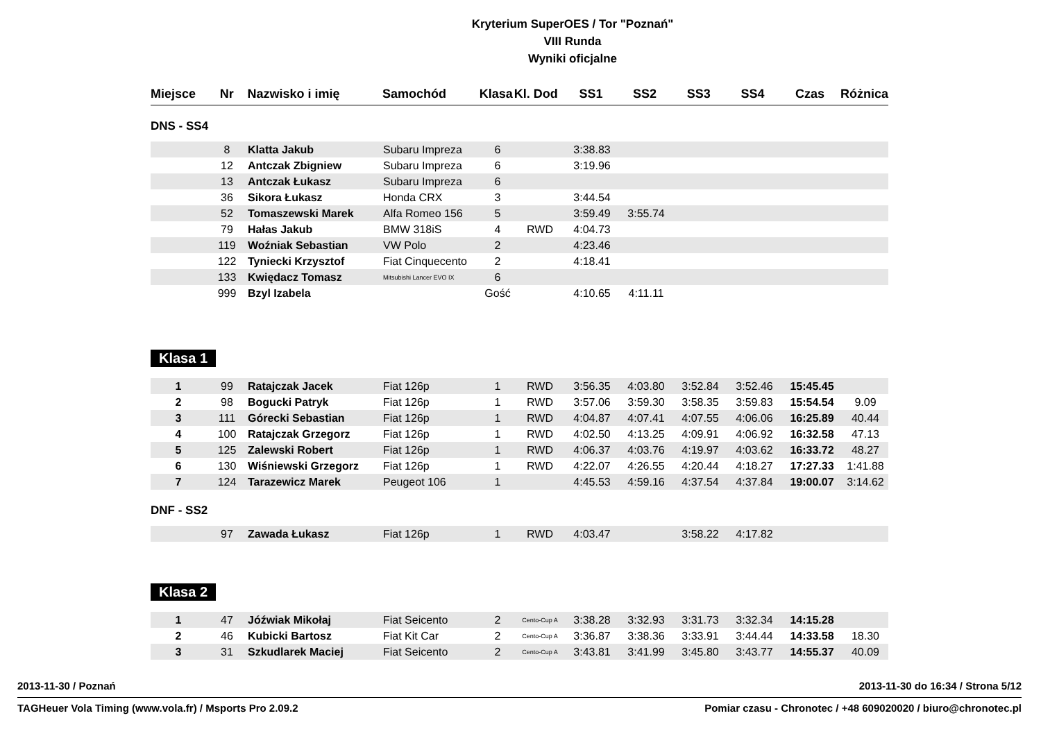Kryterium SuperOES / Tor "Poznań"
VIII Runda
Wyniki oficjalne
| Miejsce | Nr | Nazwisko i imię | Samochód | Klasa | Kl. Dod | SS1 | SS2 | SS3 | SS4 | Czas | Różnica |
| --- | --- | --- | --- | --- | --- | --- | --- | --- | --- | --- | --- |
DNS - SS4
| | 8 | Klatta Jakub | Subaru Impreza | 6 | | 3:38.83 | | | | | |
| | 12 | Antczak Zbigniew | Subaru Impreza | 6 | | 3:19.96 | | | | | |
| | 13 | Antczak Łukasz | Subaru Impreza | 6 | | | | | | | |
| | 36 | Sikora Łukasz | Honda CRX | 3 | | 3:44.54 | | | | | |
| | 52 | Tomaszewski Marek | Alfa Romeo 156 | 5 | | 3:59.49 | 3:55.74 | | | | |
| | 79 | Hałas Jakub | BMW 318iS | 4 | RWD | 4:04.73 | | | | | |
| | 119 | Woźniak Sebastian | VW Polo | 2 | | 4:23.46 | | | | | |
| | 122 | Tyniecki Krzysztof | Fiat Cinquecento | 2 | | 4:18.41 | | | | | |
| | 133 | Kwiędacz Tomasz | Mitsubishi Lancer EVO IX | 6 | | | | | | | |
| | 999 | Bzyl Izabela | | Gość | | 4:10.65 | 4:11.11 | | | | |
Klasa 1
| 1 | 99 | Ratajczak Jacek | Fiat 126p | 1 | RWD | 3:56.35 | 4:03.80 | 3:52.84 | 3:52.46 | 15:45.45 | |
| 2 | 98 | Bogucki Patryk | Fiat 126p | 1 | RWD | 3:57.06 | 3:59.30 | 3:58.35 | 3:59.83 | 15:54.54 | 9.09 |
| 3 | 111 | Górecki Sebastian | Fiat 126p | 1 | RWD | 4:04.87 | 4:07.41 | 4:07.55 | 4:06.06 | 16:25.89 | 40.44 |
| 4 | 100 | Ratajczak Grzegorz | Fiat 126p | 1 | RWD | 4:02.50 | 4:13.25 | 4:09.91 | 4:06.92 | 16:32.58 | 47.13 |
| 5 | 125 | Zalewski Robert | Fiat 126p | 1 | RWD | 4:06.37 | 4:03.76 | 4:19.97 | 4:03.62 | 16:33.72 | 48.27 |
| 6 | 130 | Wiśniewski Grzegorz | Fiat 126p | 1 | RWD | 4:22.07 | 4:26.55 | 4:20.44 | 4:18.27 | 17:27.33 | 1:41.88 |
| 7 | 124 | Tarazewicz Marek | Peugeot 106 | 1 | | 4:45.53 | 4:59.16 | 4:37.54 | 4:37.84 | 19:00.07 | 3:14.62 |
DNF - SS2
| | 97 | Zawada Łukasz | Fiat 126p | 1 | RWD | 4:03.47 | | 3:58.22 | 4:17.82 | | |
Klasa 2
| 1 | 47 | Jóźwiak Mikołaj | Fiat Seicento | 2 | Cento-Cup A | 3:38.28 | 3:32.93 | 3:31.73 | 3:32.34 | 14:15.28 | |
| 2 | 46 | Kubicki Bartosz | Fiat Kit Car | 2 | Cento-Cup A | 3:36.87 | 3:38.36 | 3:33.91 | 3:44.44 | 14:33.58 | 18.30 |
| 3 | 31 | Szkudlarek Maciej | Fiat Seicento | 2 | Cento-Cup A | 3:43.81 | 3:41.99 | 3:45.80 | 3:43.77 | 14:55.37 | 40.09 |
2013-11-30 / Poznań 2013-11-30 do 16:34 / Strona 5/12
TAGHeuer Vola Timing (www.vola.fr) / Msports Pro 2.09.2 Pomiar czasu - Chronotec / +48 609020020 / biuro@chronotec.pl